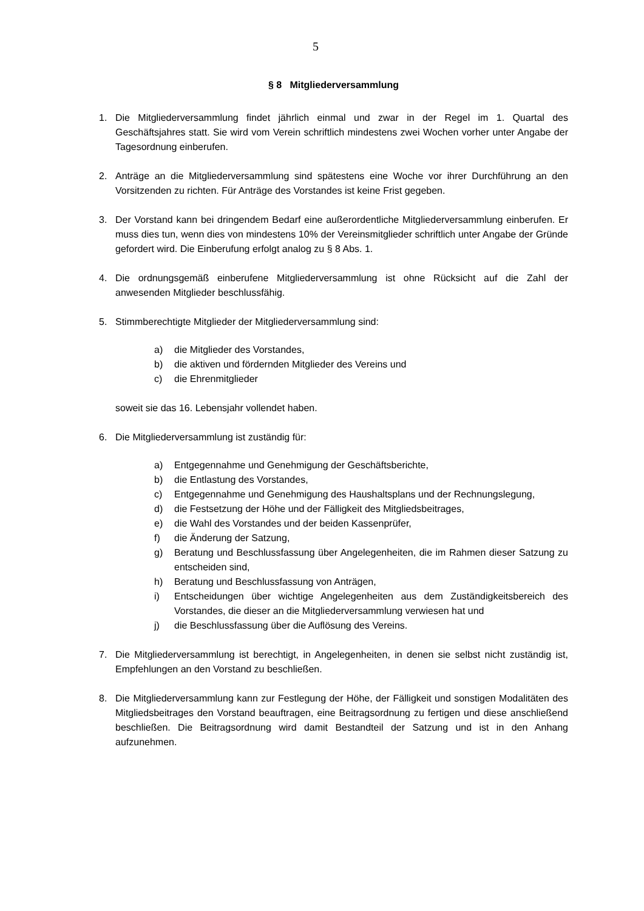5
§ 8 Mitgliederversammlung
1. Die Mitgliederversammlung findet jährlich einmal und zwar in der Regel im 1. Quartal des Geschäftsjahres statt. Sie wird vom Verein schriftlich mindestens zwei Wochen vorher unter Angabe der Tagesordnung einberufen.
2. Anträge an die Mitgliederversammlung sind spätestens eine Woche vor ihrer Durchführung an den Vorsitzenden zu richten. Für Anträge des Vorstandes ist keine Frist gegeben.
3. Der Vorstand kann bei dringendem Bedarf eine außerordentliche Mitgliederversammlung einberufen. Er muss dies tun, wenn dies von mindestens 10% der Vereinsmitglieder schriftlich unter Angabe der Gründe gefordert wird. Die Einberufung erfolgt analog zu § 8 Abs. 1.
4. Die ordnungsgemäß einberufene Mitgliederversammlung ist ohne Rücksicht auf die Zahl der anwesenden Mitglieder beschlussfähig.
5. Stimmberechtigte Mitglieder der Mitgliederversammlung sind:
a) die Mitglieder des Vorstandes,
b) die aktiven und fördernden Mitglieder des Vereins und
c) die Ehrenmitglieder
soweit sie das 16. Lebensjahr vollendet haben.
6. Die Mitgliederversammlung ist zuständig für:
a) Entgegennahme und Genehmigung der Geschäftsberichte,
b) die Entlastung des Vorstandes,
c) Entgegennahme und Genehmigung des Haushaltsplans und der Rechnungslegung,
d) die Festsetzung der Höhe und der Fälligkeit des Mitgliedsbeitrages,
e) die Wahl des Vorstandes und der beiden Kassenprüfer,
f) die Änderung der Satzung,
g) Beratung und Beschlussfassung über Angelegenheiten, die im Rahmen dieser Satzung zu entscheiden sind,
h) Beratung und Beschlussfassung von Anträgen,
i) Entscheidungen über wichtige Angelegenheiten aus dem Zuständigkeitsbereich des Vorstandes, die dieser an die Mitgliederversammlung verwiesen hat und
j) die Beschlussfassung über die Auflösung des Vereins.
7. Die Mitgliederversammlung ist berechtigt, in Angelegenheiten, in denen sie selbst nicht zuständig ist, Empfehlungen an den Vorstand zu beschließen.
8. Die Mitgliederversammlung kann zur Festlegung der Höhe, der Fälligkeit und sonstigen Modalitäten des Mitgliedsbeitrages den Vorstand beauftragen, eine Beitragsordnung zu fertigen und diese anschließend beschließen. Die Beitragsordnung wird damit Bestandteil der Satzung und ist in den Anhang aufzunehmen.